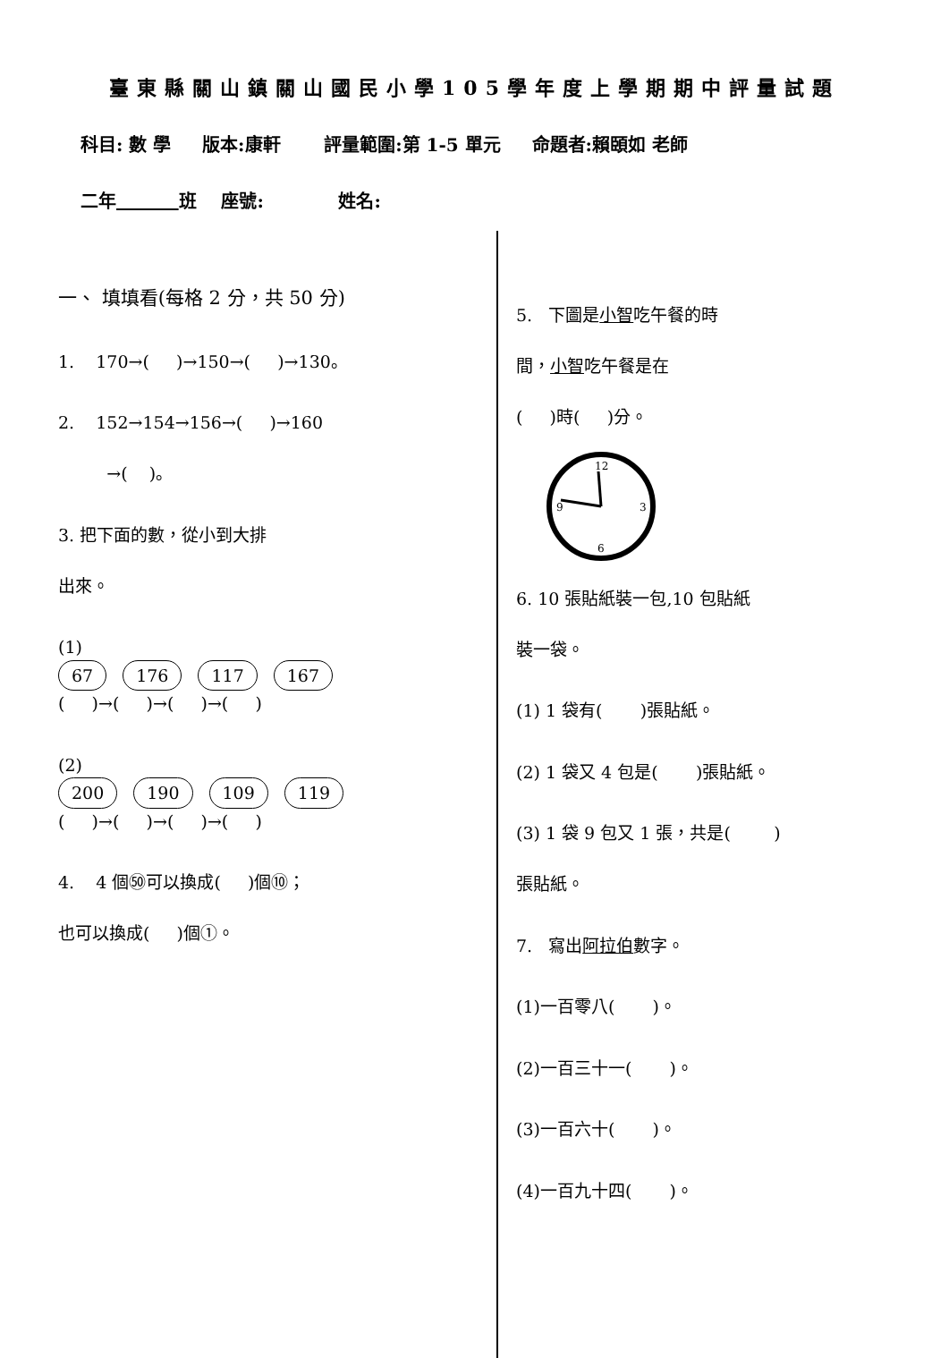臺東縣關山鎮關山國民小學105學年度上學期期中評量試題
科目: 數 學 版本:康軒 評量範圍:第 1-5 單元 命題者:賴頣如 老師
二年 班 座號: 姓名:
一、 填填看(每格 2 分，共 50 分)
1. 170→( )→150→( )→130。
2. 152→154→156→( )→160
→( )。
3. 把下面的數，從小到大排
出來。
(1)
67 176 117 167
( )→( )→( )→( )
(2)
200 190 109 119
( )→( )→( )→( )
4. 4 個㊿可以換成( )個⑩；
也可以換成( )個①。
5. 下圖是小智吃午餐的時
間，小智吃午餐是在
( )時( )分。
12
3
6
9
6. 10 張貼紙裝一包,10 包貼紙
裝一袋。
(1) 1 袋有( )張貼紙。
(2) 1 袋又 4 包是( )張貼紙。
(3) 1 袋 9 包又 1 張，共是( )
張貼紙。
7. 寫出阿拉伯數字。
(1)一百零八( )。
(2)一百三十一( )。
(3)一百六十( )。
(4)一百九十四( )。